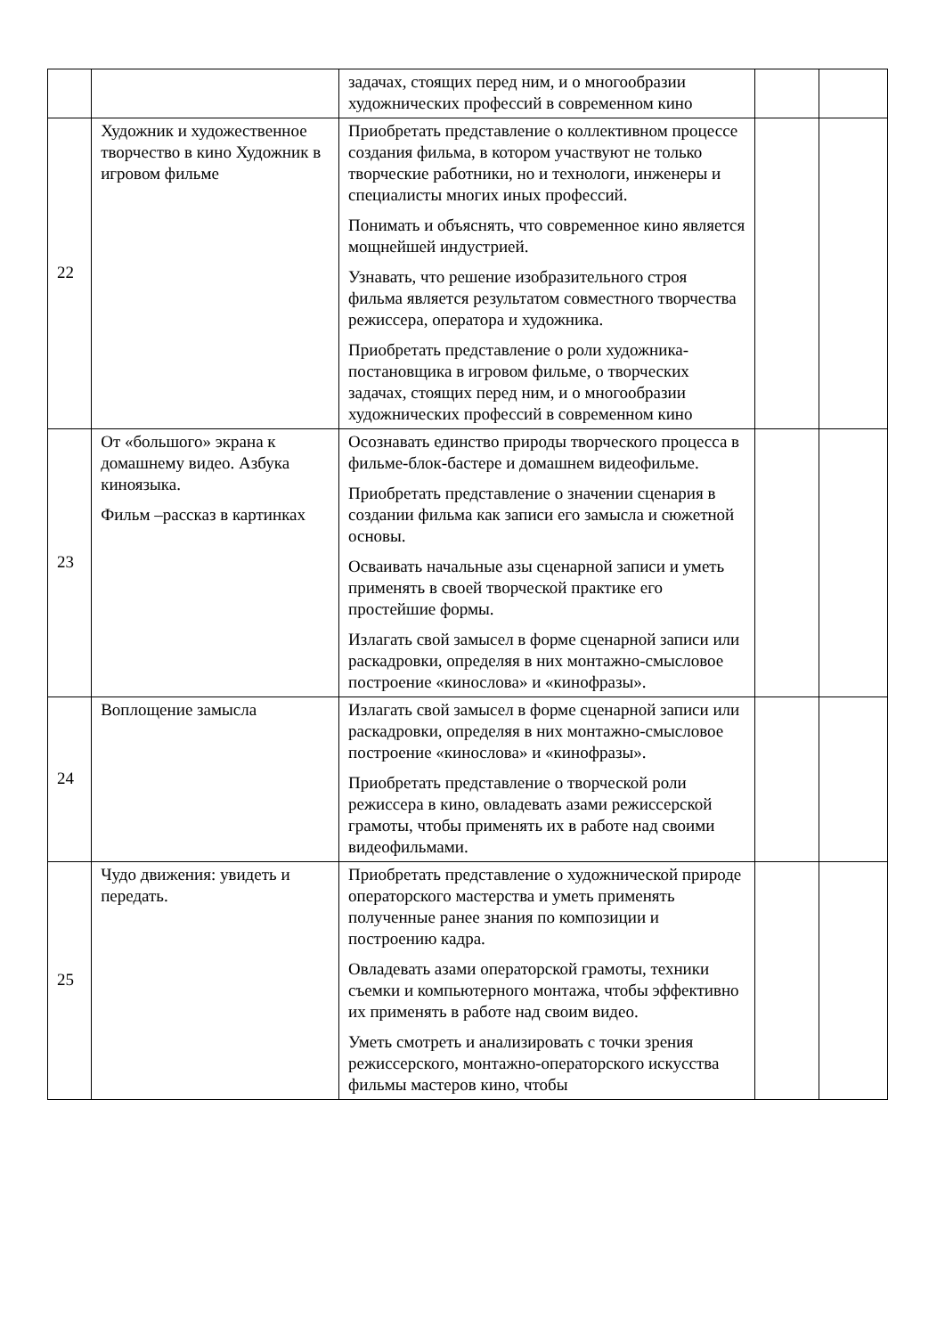| | | задачах, стоящих перед ним, и о многообразии художнических профессий в современном кино | | |
| 22 | Художник и художественное творчество в кино Художник в игровом фильме | Приобретать представление о коллективном процессе создания фильма, в котором участвуют не только творческие работники, но и технологи, инженеры и специалисты многих иных профессий. Понимать и объяснять, что современное кино является мощнейшей индустрией. Узнавать, что решение изобразительного строя фильма является результатом совместного творчества режиссера, оператора и художника. Приобретать представление о роли художника-постановщика в игровом фильме, о творческих задачах, стоящих перед ним, и о многообразии художнических профессий в современном кино | | |
| 23 | От «большого» экрана к домашнему видео. Азбука киноязыка. Фильм –рассказ в картинках | Осознавать единство природы творческого процесса в фильме-блок-бастере и домашнем видеофильме. Приобретать представление о значении сценария в создании фильма как записи его замысла и сюжетной основы. Осваивать начальные азы сценарной записи и уметь применять в своей творческой практике его простейшие формы. Излагать свой замысел в форме сценарной записи или раскадровки, определяя в них монтажно-смысловое построение «кинослова» и «кинофразы». | | |
| 24 | Воплощение замысла | Излагать свой замысел в форме сценарной записи или раскадровки, определяя в них монтажно-смысловое построение «кинослова» и «кинофразы». Приобретать представление о творческой роли режиссера в кино, овладевать азами режиссерской грамоты, чтобы применять их в работе над своими видеофильмами. | | |
| 25 | Чудо движения: увидеть и передать. | Приобретать представление о художнической природе операторского мастерства и уметь применять полученные ранее знания по композиции и построению кадра. Овладевать азами операторской грамоты, техники съемки и компьютерного монтажа, чтобы эффективно их применять в работе над своим видео. Уметь смотреть и анализировать с точки зрения режиссерского, монтажно-операторского искусства фильмы мастеров кино, чтобы | | |